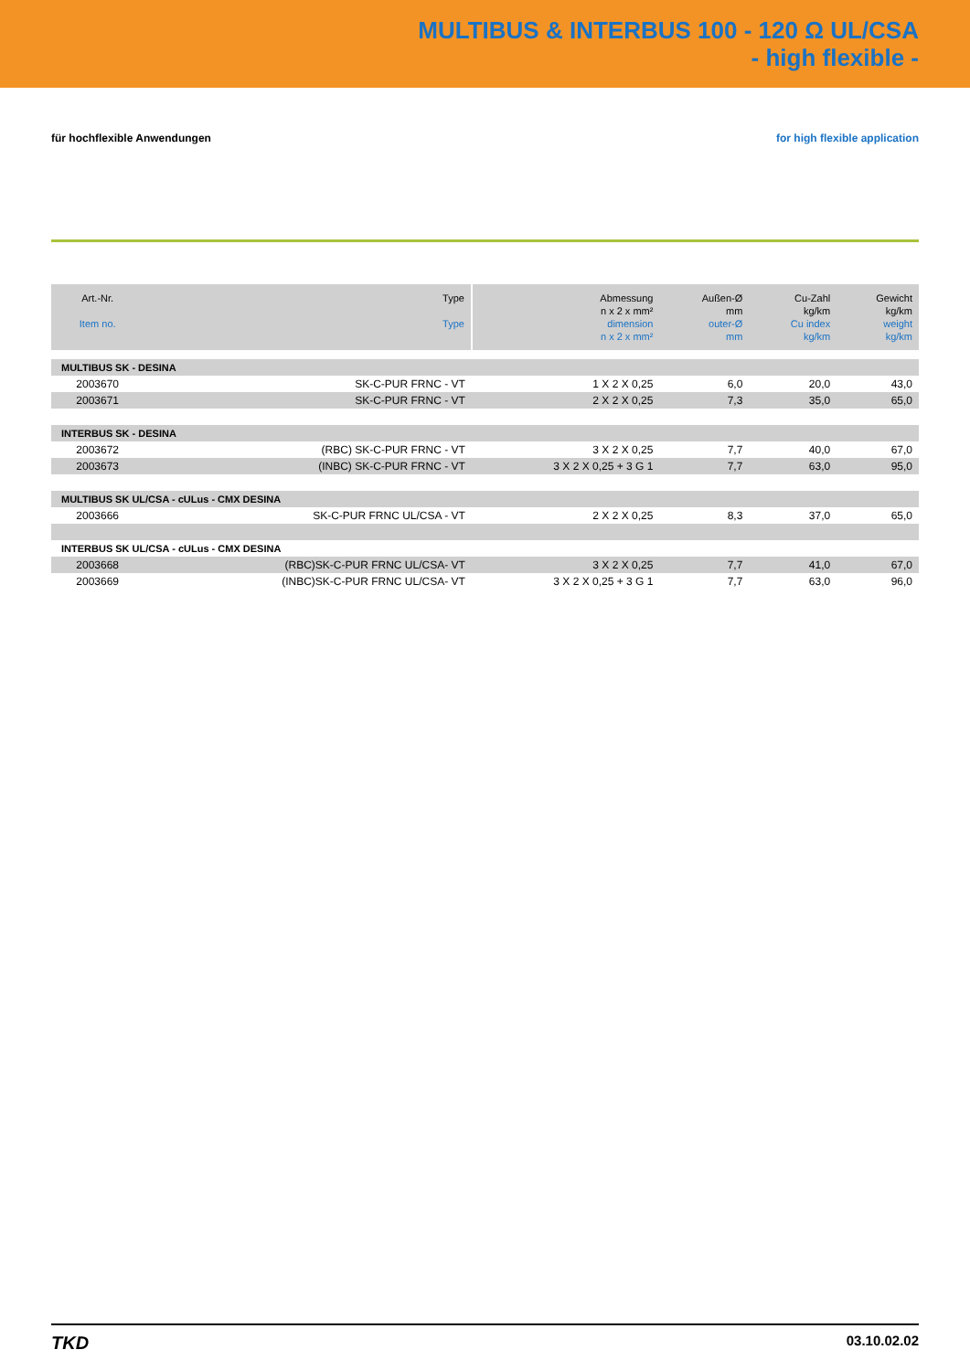MULTIBUS & INTERBUS 100 - 120 Ω UL/CSA
- high flexible -
für hochflexible Anwendungen for high flexible application
| Art.-Nr. Item no. | Type Type | Abmessung n x 2 x mm² dimension n x 2 x mm² | Außen-Ø mm outer-Ø mm | Cu-Zahl kg/km Cu index kg/km | Gewicht kg/km weight kg/km |
| --- | --- | --- | --- | --- | --- |
| MULTIBUS SK - DESINA | | | | | |
| 2003670 | SK-C-PUR FRNC - VT | 1 X 2 X 0,25 | 6,0 | 20,0 | 43,0 |
| 2003671 | SK-C-PUR FRNC - VT | 2 X 2 X 0,25 | 7,3 | 35,0 | 65,0 |
| INTERBUS SK - DESINA | | | | | |
| 2003672 | (RBC) SK-C-PUR FRNC - VT | 3 X 2 X 0,25 | 7,7 | 40,0 | 67,0 |
| 2003673 | (INBC) SK-C-PUR FRNC - VT | 3 X 2 X 0,25 + 3 G 1 | 7,7 | 63,0 | 95,0 |
| MULTIBUS SK UL/CSA - cULus - CMX DESINA | | | | | |
| 2003666 | SK-C-PUR FRNC UL/CSA - VT | 2 X 2 X 0,25 | 8,3 | 37,0 | 65,0 |
| INTERBUS SK UL/CSA - cULus - CMX DESINA | | | | | |
| 2003668 | (RBC)SK-C-PUR FRNC UL/CSA- VT | 3 X 2 X 0,25 | 7,7 | 41,0 | 67,0 |
| 2003669 | (INBC)SK-C-PUR FRNC UL/CSA- VT | 3 X 2 X 0,25 + 3 G 1 | 7,7 | 63,0 | 96,0 |
TKD 03.10.02.02